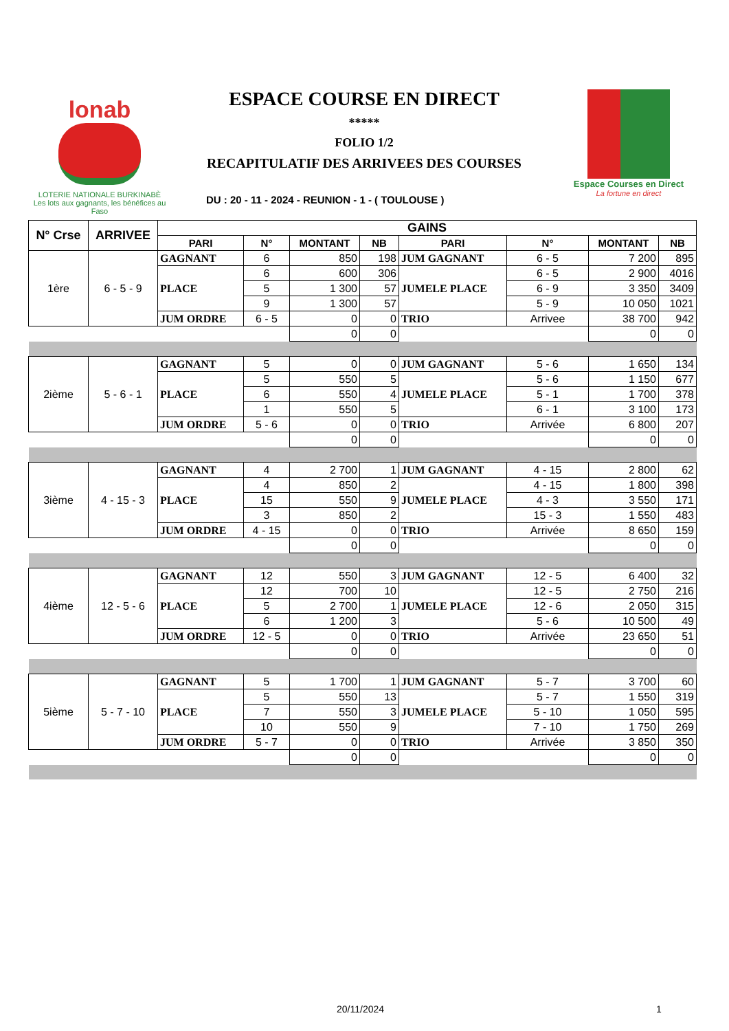lonab
LOTERIE NATIONALE BURKINABÈ
Les lots aux gagnants, les bénéfices au Faso
ESPACE COURSE EN DIRECT
*****
FOLIO 1/2
RECAPITULATIF DES ARRIVEES DES COURSES
Espace Courses en Direct
La fortune en direct
DU : 20 - 11 - 2024 - REUNION - 1 - ( TOULOUSE )
| N° Crse | ARRIVEE | GAINS | | | | | | | |
| --- | --- | --- | --- | --- | --- | --- | --- | --- | --- |
| | | PARI | N° | MONTANT | NB | PARI | N° | MONTANT | NB |
| 1ère | 6 - 5 - 9 | GAGNANT | 6 | 850 | 198 | JUM GAGNANT | 6 - 5 | 7 200 | 895 |
| | | PLACE | 6 | 600 | 306 | JUMELE PLACE | 6 - 5 | 2 900 | 4016 |
| | | | 5 | 1 300 | 57 | | 6 - 9 | 3 350 | 3409 |
| | | | 9 | 1 300 | 57 | | 5 - 9 | 10 050 | 1021 |
| | | JUM ORDRE | 6 - 5 | 0 | 0 | TRIO | Arrivee | 38 700 | 942 |
| | | | | 0 | 0 | | | 0 | 0 |
| 2ième | 5 - 6 - 1 | GAGNANT | 5 | 0 | 0 | JUM GAGNANT | 5 - 6 | 1 650 | 134 |
| | | PLACE | 5 | 550 | 5 | JUMELE PLACE | 5 - 6 | 1 150 | 677 |
| | | | 6 | 550 | 4 | | 5 - 1 | 1 700 | 378 |
| | | | 1 | 550 | 5 | | 6 - 1 | 3 100 | 173 |
| | | JUM ORDRE | 5 - 6 | 0 | 0 | TRIO | Arrivée | 6 800 | 207 |
| | | | | 0 | 0 | | | 0 | 0 |
| 3ième | 4 - 15 - 3 | GAGNANT | 4 | 2 700 | 1 | JUM GAGNANT | 4 - 15 | 2 800 | 62 |
| | | PLACE | 4 | 850 | 2 | JUMELE PLACE | 4 - 15 | 1 800 | 398 |
| | | | 15 | 550 | 9 | | 4 - 3 | 3 550 | 171 |
| | | | 3 | 850 | 2 | | 15 - 3 | 1 550 | 483 |
| | | JUM ORDRE | 4 - 15 | 0 | 0 | TRIO | Arrivée | 8 650 | 159 |
| | | | | 0 | 0 | | | 0 | 0 |
| 4ième | 12 - 5 - 6 | GAGNANT | 12 | 550 | 3 | JUM GAGNANT | 12 - 5 | 6 400 | 32 |
| | | PLACE | 12 | 700 | 10 | JUMELE PLACE | 12 - 5 | 2 750 | 216 |
| | | | 5 | 2 700 | 1 | | 12 - 6 | 2 050 | 315 |
| | | | 6 | 1 200 | 3 | | 5 - 6 | 10 500 | 49 |
| | | JUM ORDRE | 12 - 5 | 0 | 0 | TRIO | Arrivée | 23 650 | 51 |
| | | | | 0 | 0 | | | 0 | 0 |
| 5ième | 5 - 7 - 10 | GAGNANT | 5 | 1 700 | 1 | JUM GAGNANT | 5 - 7 | 3 700 | 60 |
| | | PLACE | 5 | 550 | 13 | JUMELE PLACE | 5 - 7 | 1 550 | 319 |
| | | | 7 | 550 | 3 | | 5 - 10 | 1 050 | 595 |
| | | | 10 | 550 | 9 | | 7 - 10 | 1 750 | 269 |
| | | JUM ORDRE | 5 - 7 | 0 | 0 | TRIO | Arrivée | 3 850 | 350 |
| | | | | 0 | 0 | | | 0 | 0 |
20/11/2024 1